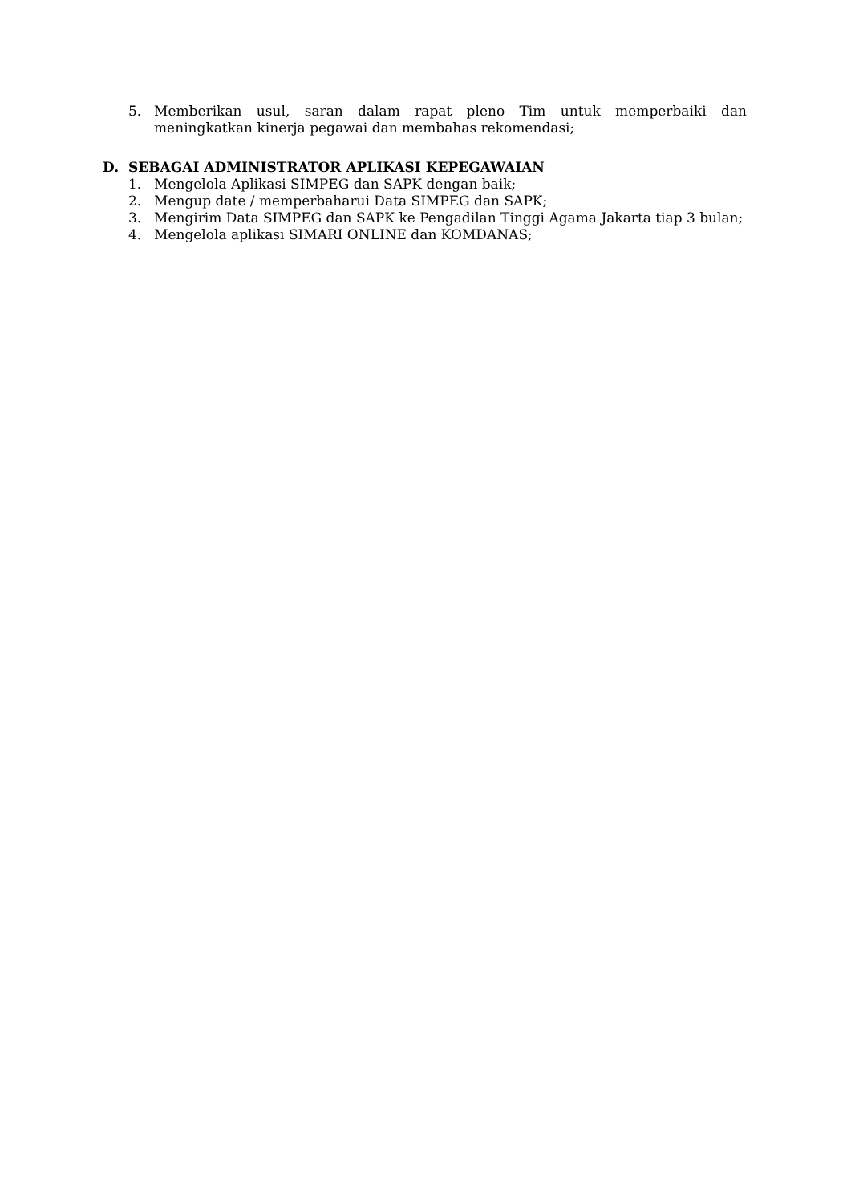5. Memberikan usul, saran dalam rapat pleno Tim untuk memperbaiki dan meningkatkan kinerja pegawai dan membahas rekomendasi;
D. SEBAGAI ADMINISTRATOR APLIKASI KEPEGAWAIAN
1. Mengelola Aplikasi SIMPEG dan SAPK dengan baik;
2. Mengup date / memperbaharui Data SIMPEG dan SAPK;
3. Mengirim Data SIMPEG dan SAPK ke Pengadilan Tinggi Agama Jakarta tiap 3 bulan;
4. Mengelola aplikasi SIMARI ONLINE dan KOMDANAS;